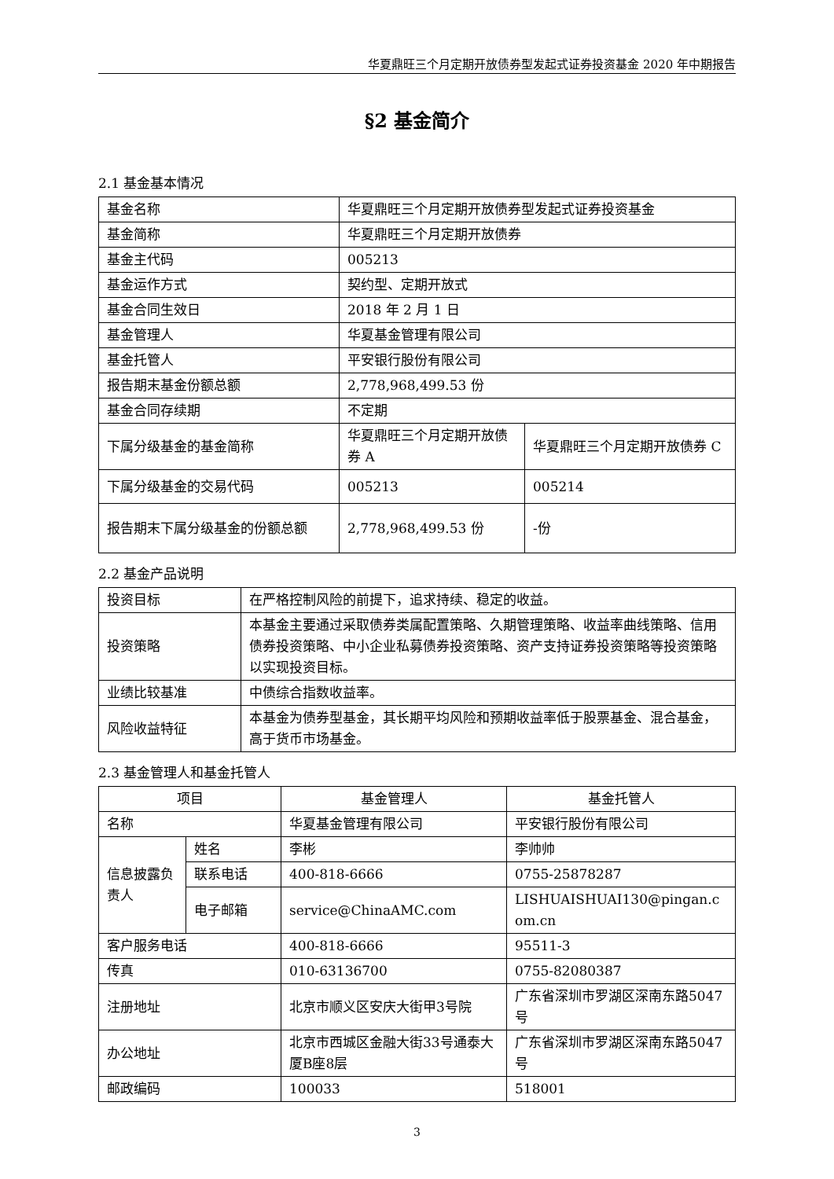华夏鼎旺三个月定期开放债券型发起式证券投资基金 2020 年中期报告
§2 基金简介
2.1 基金基本情况
| 基金名称 | 华夏鼎旺三个月定期开放债券型发起式证券投资基金 | |
| 基金简称 | 华夏鼎旺三个月定期开放债券 | |
| 基金主代码 | 005213 | |
| 基金运作方式 | 契约型、定期开放式 | |
| 基金合同生效日 | 2018 年 2 月 1 日 | |
| 基金管理人 | 华夏基金管理有限公司 | |
| 基金托管人 | 平安银行股份有限公司 | |
| 报告期末基金份额总额 | 2,778,968,499.53 份 | |
| 基金合同存续期 | 不定期 | |
| 下属分级基金的基金简称 | 华夏鼎旺三个月定期开放债券 A | 华夏鼎旺三个月定期开放债券 C |
| 下属分级基金的交易代码 | 005213 | 005214 |
| 报告期末下属分级基金的份额总额 | 2,778,968,499.53 份 | -份 |
2.2 基金产品说明
| 投资目标 | 在严格控制风险的前提下，追求持续、稳定的收益。 |
| 投资策略 | 本基金主要通过采取债券类属配置策略、久期管理策略、收益率曲线策略、信用债券投资策略、中小企业私募债券投资策略、资产支持证券投资策略等投资策略以实现投资目标。 |
| 业绩比较基准 | 中债综合指数收益率。 |
| 风险收益特征 | 本基金为债券型基金，其长期平均风险和预期收益率低于股票基金、混合基金，高于货币市场基金。 |
2.3 基金管理人和基金托管人
| 项目 | | 基金管理人 | 基金托管人 |
| --- | --- | --- | --- |
| 名称 | | 华夏基金管理有限公司 | 平安银行股份有限公司 |
| 信息披露负责人 | 姓名 | 李彬 | 李帅帅 |
| | 联系电话 | 400-818-6666 | 0755-25878287 |
| | 电子邮箱 | service@ChinaAMC.com | LISHUAISHUAI130@pingan.com.cn |
| 客户服务电话 | | 400-818-6666 | 95511-3 |
| 传真 | | 010-63136700 | 0755-82080387 |
| 注册地址 | | 北京市顺义区安庆大街甲3号院 | 广东省深圳市罗湖区深南东路5047号 |
| 办公地址 | | 北京市西城区金融大街33号通泰大厦B座8层 | 广东省深圳市罗湖区深南东路5047号 |
| 邮政编码 | | 100033 | 518001 |
3